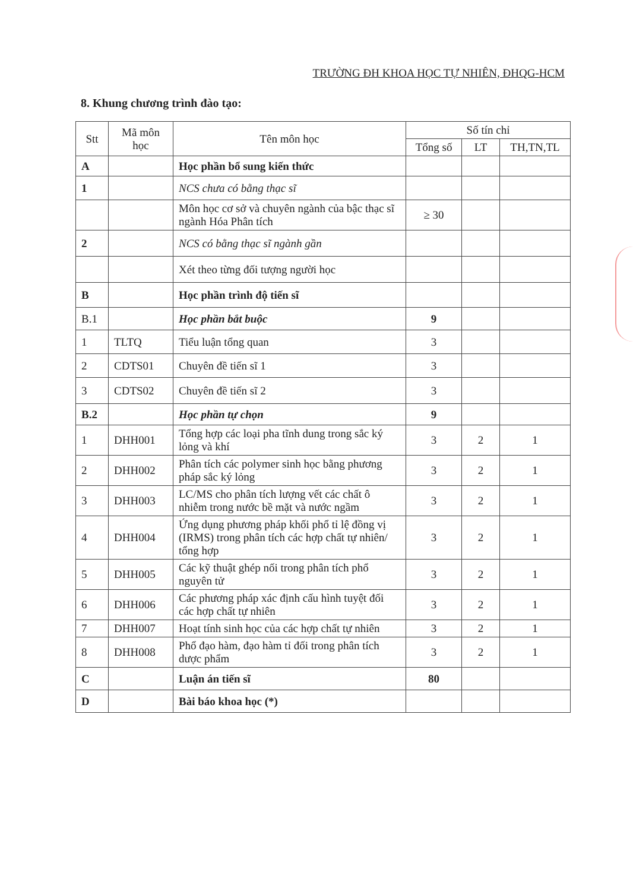TRƯỜNG ĐH KHOA HỌC TỰ NHIÊN, ĐHQG-HCM
8. Khung chương trình đào tạo:
| Stt | Mã môn học | Tên môn học | Số tín chỉ | | |
| --- | --- | --- | --- | --- | --- |
| | | | Tổng số | LT | TH,TN,TL |
| A | | Học phần bổ sung kiến thức | | | |
| 1 | | NCS chưa có bằng thạc sĩ | | | |
| | | Môn học cơ sở và chuyên ngành của bậc thạc sĩ ngành Hóa Phân tích | ≥ 30 | | |
| 2 | | NCS có bằng thạc sĩ ngành gần | | | |
| | | Xét theo từng đối tượng người học | | | |
| B | | Học phần trình độ tiến sĩ | | | |
| B.1 | | Học phần bắt buộc | 9 | | |
| 1 | TLTQ | Tiểu luận tổng quan | 3 | | |
| 2 | CDTS01 | Chuyên đề tiến sĩ 1 | 3 | | |
| 3 | CDTS02 | Chuyên đề tiến sĩ 2 | 3 | | |
| B.2 | | Học phần tự chọn | 9 | | |
| 1 | DHH001 | Tổng hợp các loại pha tĩnh dung trong sắc ký lỏng và khí | 3 | 2 | 1 |
| 2 | DHH002 | Phân tích các polymer sinh học bằng phương pháp sắc ký lỏng | 3 | 2 | 1 |
| 3 | DHH003 | LC/MS cho phân tích lượng vết các chất ô nhiễm trong nước bề mặt và nước ngầm | 3 | 2 | 1 |
| 4 | DHH004 | Ứng dụng phương pháp khối phổ tỉ lệ đồng vị (IRMS) trong phân tích các hợp chất tự nhiên/ tổng hợp | 3 | 2 | 1 |
| 5 | DHH005 | Các kỹ thuật ghép nối trong phân tích phổ nguyên tử | 3 | 2 | 1 |
| 6 | DHH006 | Các phương pháp xác định cấu hình tuyệt đối các hợp chất tự nhiên | 3 | 2 | 1 |
| 7 | DHH007 | Hoạt tính sinh học của các hợp chất tự nhiên | 3 | 2 | 1 |
| 8 | DHH008 | Phổ đạo hàm, đạo hàm tỉ đối trong phân tích dược phẩm | 3 | 2 | 1 |
| C | | Luận án tiến sĩ | 80 | | |
| D | | Bài báo khoa học (*) | | | |